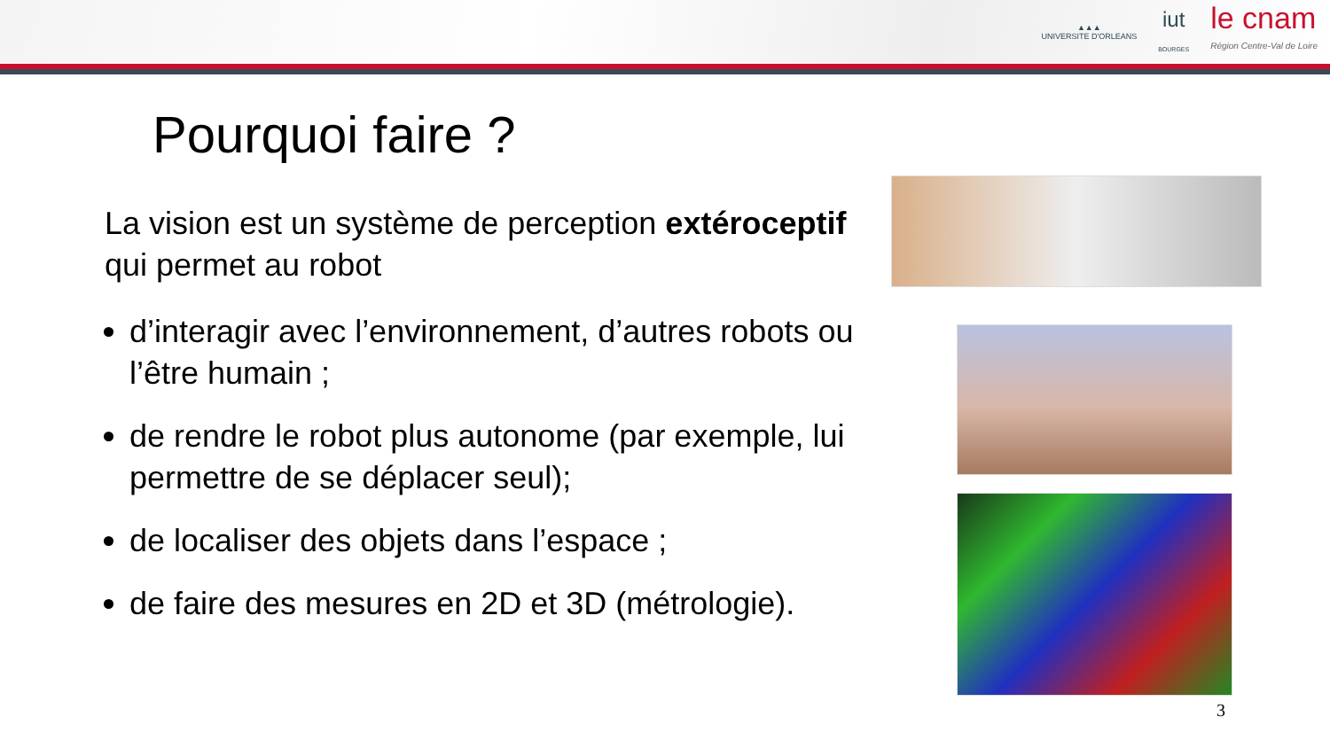▲▲▲
UNIVERSITE D'ORLEANS
iut
BOURGES
le cnam
Région Centre-Val de Loire
Pourquoi faire ?
La vision est un système de perception extéroceptif qui permet au robot
d’interagir avec l’environnement, d’autres robots ou l’être humain ;
de rendre le robot plus autonome (par exemple, lui permettre de se déplacer seul);
de localiser des objets dans l’espace ;
de faire des mesures en 2D et 3D (métrologie).
3